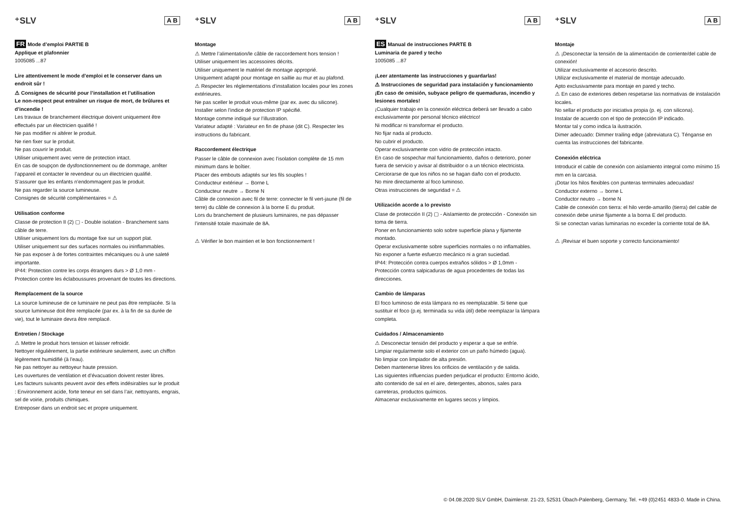⁺SLV A B
FR Mode d’emploi PARTIE B
Applique et plafonnier
1005085 ...87
Lire attentivement le mode d’emploi et le conserver dans un endroit sûr !
⚠ Consignes de sécurité pour l’installation et l’utilisation
Le non-respect peut entraîner un risque de mort, de brûlures et d’incendie !
Les travaux de branchement électrique doivent uniquement être effectués par un électricien qualifié !
Ne pas modifier ni altérer le produit.
Ne rien fixer sur le produit.
Ne pas couvrir le produit.
Utiliser uniquement avec verre de protection intact.
En cas de soupçon de dysfonctionnement ou de dommage, arrêter l’appareil et contacter le revendeur ou un électricien qualifié.
S’assurer que les enfants n’endommagent pas le produit.
Ne pas regarder la source lumineuse.
Consignes de sécurité complémentaires = ⚠
Utilisation conforme
Classe de protection II (2) ▢ - Double isolation - Branchement sans câble de terre.
Utiliser uniquement lors du montage fixe sur un support plat.
Utiliser uniquement sur des surfaces normales ou ininflammables.
Ne pas exposer à de fortes contraintes mécaniques ou à une saleté importante.
IP44: Protection contre les corps étrangers durs > Ø 1,0 mm - Protection contre les éclaboussures provenant de toutes les directions.
Remplacement de la source
La source lumineuse de ce luminaire ne peut pas être remplacée. Si la source lumineuse doit être remplacée (par ex. à la fin de sa durée de vie), tout le luminaire devra être remplacé.
Entretien / Stockage
⚠ Mettre le produit hors tension et laisser refroidir.
Nettoyer régulièrement, la partie extérieure seulement, avec un chiffon légèrement humidifié (à l’eau).
Ne pas nettoyer au nettoyeur haute pression.
Les ouvertures de ventilation et d’évacuation doivent rester libres.
Les facteurs suivants peuvent avoir des effets indésirables sur le produit : Environnement acide, forte teneur en sel dans l’air, nettoyants, engrais, sel de voirie, produits chimiques.
Entreposer dans un endroit sec et propre uniquement.
⁺SLV A B
Montage
⚠ Mettre l’alimentation/le câble de raccordement hors tension !
Utiliser uniquement les accessoires décrits.
Utiliser uniquement le matériel de montage approprié.
Uniquement adapté pour montage en saillie au mur et au plafond.
⚠ Respecter les réglementations d’installation locales pour les zones extérieures.
Ne pas sceller le produit vous-même (par ex. avec du silicone).
Installer selon l’indice de protection IP spécifié.
Montage comme indiqué sur l’illustration.
Variateur adapté : Variateur en fin de phase (dit C). Respecter les instructions du fabricant.
Raccordement électrique
Passer le câble de connexion avec l’isolation complète de 15 mm minimum dans le boîtier.
Placer des embouts adaptés sur les fils souples !
Conducteur extérieur → Borne L
Conducteur neutre → Borne N
Câble de connexion avec fil de terre: connecter le fil vert-jaune (fil de terre) du câble de connexion à la borne E du produit.
Lors du branchement de plusieurs luminaires, ne pas dépasser l’intensité totale maximale de 8A.
⚠ Vérifier le bon maintien et le bon fonctionnement !
⁺SLV A B
ES Manual de instrucciones PARTE B
Luminaria de pared y techo
1005085 ...87
¡Leer atentamente las instrucciones y guardarlas!
⚠ Instrucciones de seguridad para instalación y funcionamiento
¡En caso de omisión, subyace peligro de quemaduras, incendio y lesiones mortales!
¡Cualquier trabajo en la conexión eléctrica deberá ser llevado a cabo exclusivamente por personal técnico eléctrico!
Ni modificar ni transformar el producto.
No fijar nada al producto.
No cubrir el producto.
Operar exclusivamente con vidrio de protección intacto.
En caso de sospechar mal funcionamiento, daños o deterioro, poner fuera de servicio y avisar al distribuidor o a un técnico electricista.
Cerciorarse de que los niños no se hagan daño con el producto.
No mire directamente al foco luminoso.
Otras instrucciones de seguridad = ⚠
Utilización acorde a lo previsto
Clase de protección II (2) ▢ - Aislamiento de protección - Conexión sin toma de tierra.
Poner en funcionamiento solo sobre superficie plana y fijamente montado.
Operar exclusivamente sobre superficies normales o no inflamables.
No exponer a fuerte esfuerzo mecánico ni a gran suciedad.
IP44: Protección contra cuerpos extraños sólidos > Ø 1,0mm - Protección contra salpicaduras de agua procedentes de todas las direcciones.
Cambio de lámparas
El foco luminoso de esta lámpara no es reemplazable. Si tiene que sustituir el foco (p.ej. terminada su vida útil) debe reemplazar la lámpara completa.
Cuidados / Almacenamiento
⚠ Desconectar tensión del producto y esperar a que se enfríe.
Limpiar regularmente solo el exterior con un paño húmedo (agua).
No limpiar con limpiador de alta presión.
Deben mantenerse libres los orificios de ventilación y de salida.
Las siguientes influencias pueden perjudicar el producto: Entorno ácido, alto contenido de sal en el aire, detergentes, abonos, sales para carreteras, productos químicos.
Almacenar exclusivamente en lugares secos y limpios.
⁺SLV A B
Montaje
⚠ ¡Desconectar la tensión de la alimentación de corriente/del cable de conexión!
Utilizar exclusivamente el accesorio descrito.
Utilizar exclusivamente el material de montaje adecuado.
Apto exclusivamente para montaje en pared y techo.
⚠ En caso de exteriores deben respetarse las normativas de instalación locales.
No sellar el producto por iniciativa propia (p. ej. con silicona).
Instalar de acuerdo con el tipo de protección IP indicado.
Montar tal y como indica la ilustración.
Dimer adecuado: Dimmer trailing edge (abreviatura C). Ténganse en cuenta las instrucciones del fabricante.
Conexión eléctrica
Introducir el cable de conexión con aislamiento integral como mínimo 15 mm en la carcasa.
¡Dotar los hilos flexibles con punteras terminales adecuadas!
Conductor externo → borne L
Conductor neutro → borne N
Cable de conexión con tierra: el hilo verde-amarillo (tierra) del cable de conexión debe unirse fijamente a la borna E del producto.
Si se conectan varias luminarias no exceder la corriente total de 8A.
⚠ ¡Revisar el buen soporte y correcto funcionamiento!
© 04.08.2020 SLV GmbH, Daimlerstr. 21-23, 52531 Übach-Palenberg, Germany, Tel. +49 (0)2451 4833-0. Made in China.